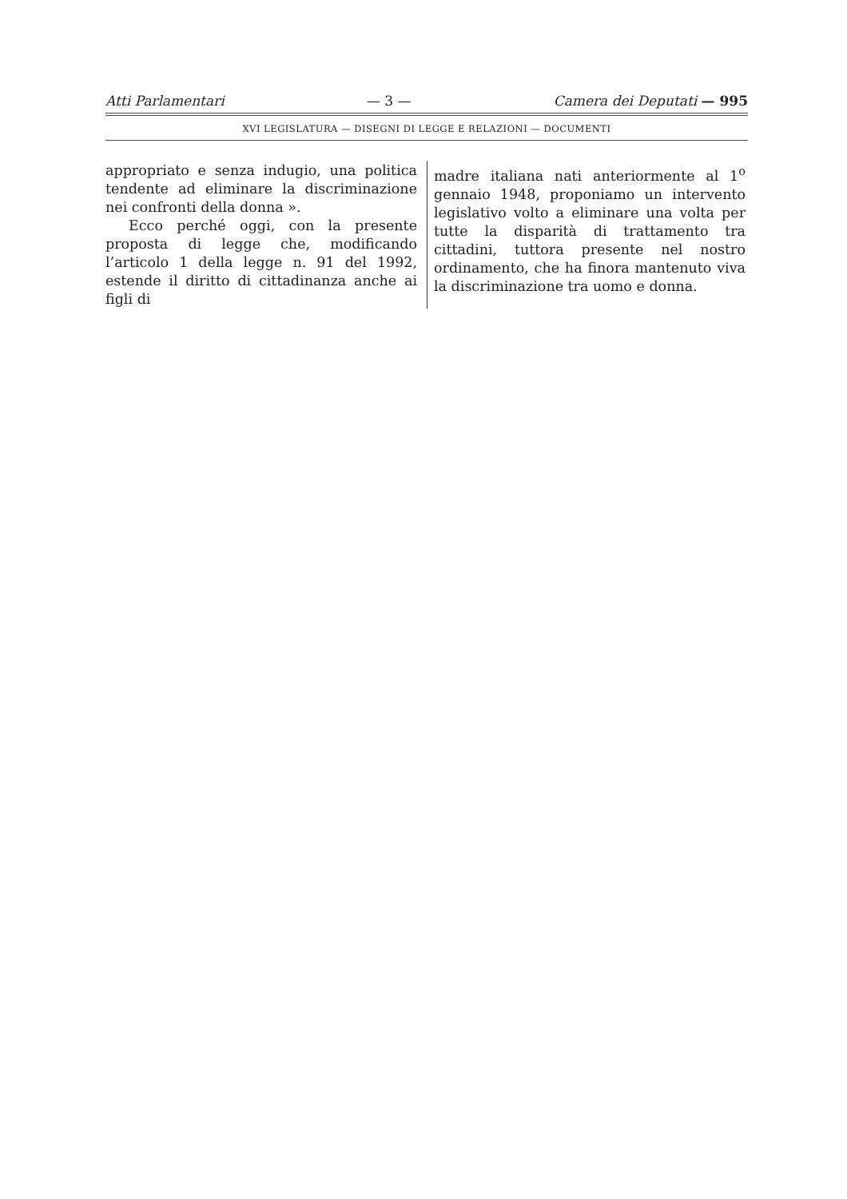Atti Parlamentari — 3 — Camera dei Deputati — 995
XVI LEGISLATURA — DISEGNI DI LEGGE E RELAZIONI — DOCUMENTI
appropriato e senza indugio, una politica tendente ad eliminare la discriminazione nei confronti della donna ».
Ecco perché oggi, con la presente proposta di legge che, modificando l’articolo 1 della legge n. 91 del 1992, estende il diritto di cittadinanza anche ai figli di
madre italiana nati anteriormente al 1<sup>o</sup> gennaio 1948, proponiamo un intervento legislativo volto a eliminare una volta per tutte la disparità di trattamento tra cittadini, tuttora presente nel nostro ordinamento, che ha finora mantenuto viva la discriminazione tra uomo e donna.